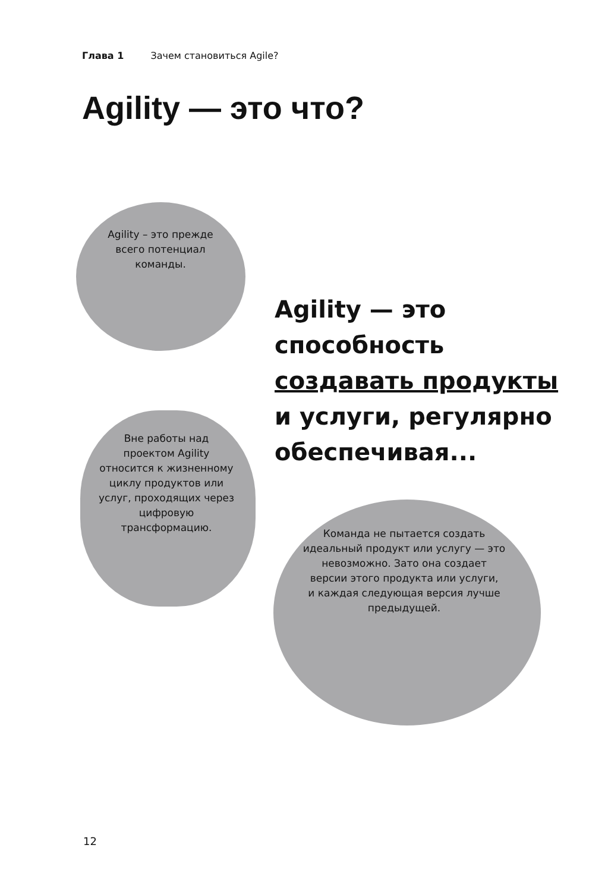Глава 1 Зачем становиться Agile?
Agility — это что?
Agility – это прежде
всего потенциал
команды.
Вне работы над
проектом Agility
относится к жизненному
циклу продуктов или
услуг, проходящих через
цифровую
трансформацию.
Команда не пытается создать
идеальный продукт или услугу — это
невозможно. Зато она создает
версии этого продукта или услуги,
и каждая следующая версия лучше
предыдущей.
Agility — это
способность
создавать продукты
и услуги, регулярно
обеспечивая...
12